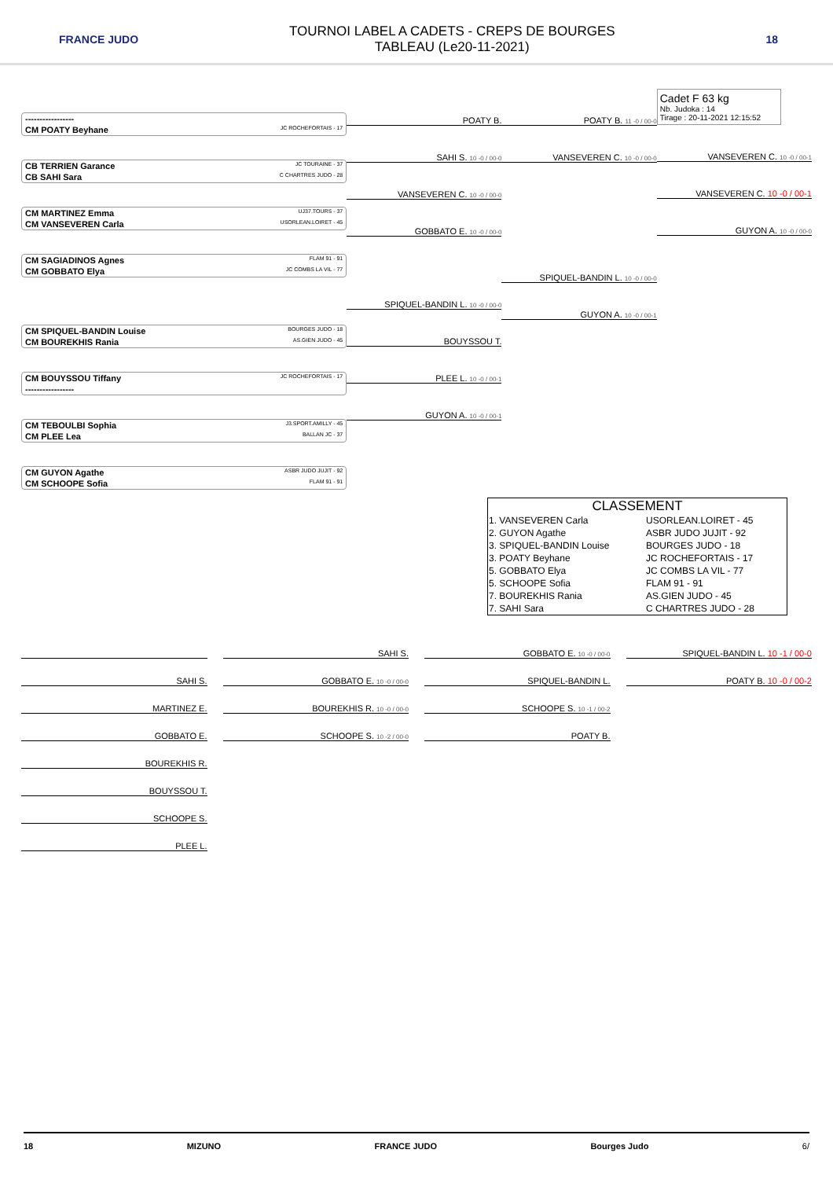FRANCE JUDO
TOURNOI LABEL A CADETS - CREPS DE BOURGES
TABLEAU (Le20-11-2021)
18
-----------------
CM POATY Beyhane JC ROCHEFORTAIS - 17
CB TERRIEN Garance JC TOURAINE - 37
CB SAHI Sara C CHARTRES JUDO - 28
CM MARTINEZ Emma UJ37.TOURS - 37
CM VANSEVEREN Carla USORLEAN.LOIRET - 45
CM SAGIADINOS Agnes FLAM 91 - 91
CM GOBBATO Elya JC COMBS LA VIL - 77
CM SPIQUEL-BANDIN Louise BOURGES JUDO - 18
CM BOUREKHIS Rania AS.GIEN JUDO - 45
CM BOUYSSOU Tiffany JC ROCHEFORTAIS - 17
-----------------
CM TEBOULBI Sophia J3.SPORT.AMILLY - 45
CM PLEE Lea BALLAN JC - 37
CM GUYON Agathe ASBR JUDO JUJIT - 92
CM SCHOOPE Sofia FLAM 91 - 91
POATY B.
SAHI S. 10 -0 / 00-0
VANSEVEREN C. 10 -0 / 00-0
GOBBATO E. 10 -0 / 00-0
SPIQUEL-BANDIN L. 10 -0 / 00-0
BOUYSSOU T.
PLEE L. 10 -0 / 00-1
GUYON A. 10 -0 / 00-1
POATY B. 11 -0 / 00-0
VANSEVEREN C. 10 -0 / 00-0
SPIQUEL-BANDIN L. 10 -0 / 00-0
GUYON A. 10 -0 / 00-1
Cadet F 63 kg
Nb. Judoka : 14
Tirage : 20-11-2021 12:15:52
VANSEVEREN C. 10 -0 / 00-1
VANSEVEREN C. 10 -0 / 00-1
GUYON A. 10 -0 / 00-0
CLASSEMENT
| 1. VANSEVEREN Carla | USORLEAN.LOIRET - 45 |
| 2. GUYON Agathe | ASBR JUDO JUJIT - 92 |
| 3. SPIQUEL-BANDIN Louise | BOURGES JUDO - 18 |
| 3. POATY Beyhane | JC ROCHEFORTAIS - 17 |
| 5. GOBBATO Elya | JC COMBS LA VIL - 77 |
| 5. SCHOOPE Sofia | FLAM 91 - 91 |
| 7. BOUREKHIS Rania | AS.GIEN JUDO - 45 |
| 7. SAHI Sara | C CHARTRES JUDO - 28 |
SAHI S.
MARTINEZ E.
GOBBATO E.
BOUREKHIS R.
BOUYSSOU T.
SCHOOPE S.
PLEE L.
SAHI S.
GOBBATO E. 10 -0 / 00-0
BOUREKHIS R. 10 -0 / 00-0
SCHOOPE S. 10 -2 / 00-0
GOBBATO E. 10 -0 / 00-0
SPIQUEL-BANDIN L.
SCHOOPE S. 10 -1 / 00-2
POATY B.
SPIQUEL-BANDIN L. 10 -1 / 00-0
POATY B. 10 -0 / 00-2
18 MIZUNO FRANCE JUDO Bourges Judo 6/